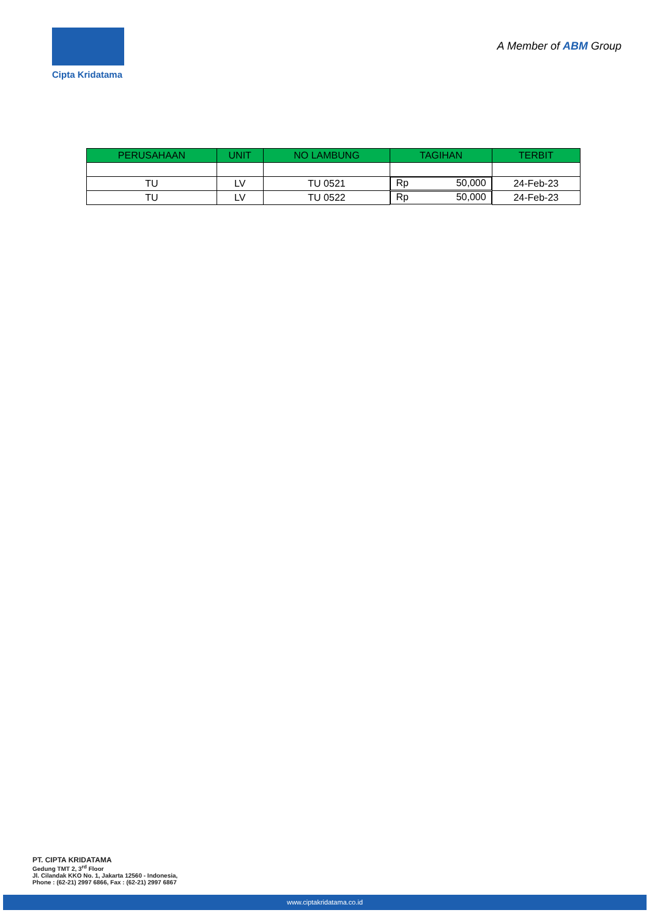Cipta Kridatama
A Member of ABM Group
| PERUSAHAAN | UNIT | NO LAMBUNG | TAGIHAN | TERBIT |
| --- | --- | --- | --- | --- |
| TU | LV | TU 0521 | Rp 50,000 | 24-Feb-23 |
| TU | LV | TU 0522 | Rp 50,000 | 24-Feb-23 |
PT. CIPTA KRIDATAMA
Gedung TMT 2, 3<sup>rd</sup> Floor
Jl. Cilandak KKO No. 1, Jakarta 12560 - Indonesia,
Phone : (62-21) 2997 6866, Fax : (62-21) 2997 6867
www.ciptakridatama.co.id